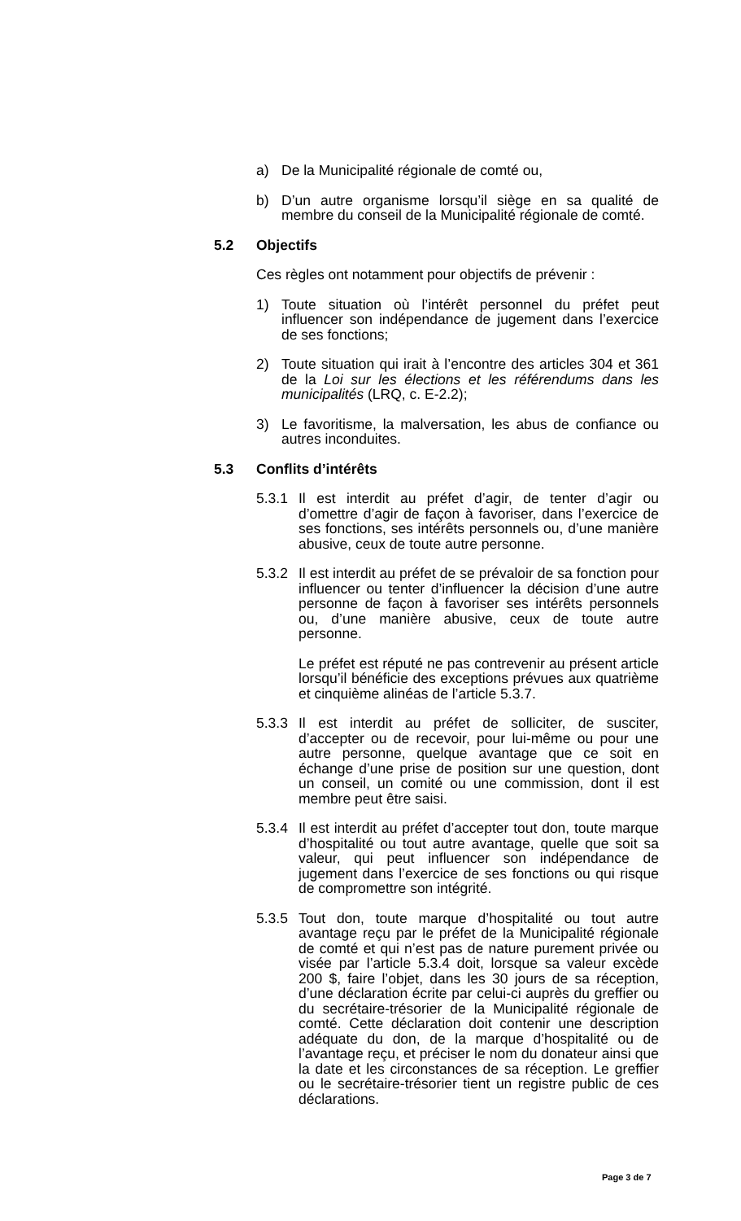a) De la Municipalité régionale de comté ou,
b) D’un autre organisme lorsqu’il siège en sa qualité de membre du conseil de la Municipalité régionale de comté.
5.2 Objectifs
Ces règles ont notamment pour objectifs de prévenir :
1) Toute situation où l’intérêt personnel du préfet peut influencer son indépendance de jugement dans l’exercice de ses fonctions;
2) Toute situation qui irait à l’encontre des articles 304 et 361 de la Loi sur les élections et les référendums dans les municipalités (LRQ, c. E-2.2);
3) Le favoritisme, la malversation, les abus de confiance ou autres inconduites.
5.3 Conflits d’intérêts
5.3.1 Il est interdit au préfet d’agir, de tenter d’agir ou d’omettre d’agir de façon à favoriser, dans l’exercice de ses fonctions, ses intérêts personnels ou, d’une manière abusive, ceux de toute autre personne.
5.3.2 Il est interdit au préfet de se prévaloir de sa fonction pour influencer ou tenter d’influencer la décision d’une autre personne de façon à favoriser ses intérêts personnels ou, d’une manière abusive, ceux de toute autre personne.
Le préfet est réputé ne pas contrevenir au présent article lorsqu’il bénéficie des exceptions prévues aux quatrième et cinquième alinéas de l’article 5.3.7.
5.3.3 Il est interdit au préfet de solliciter, de susciter, d’accepter ou de recevoir, pour lui-même ou pour une autre personne, quelque avantage que ce soit en échange d’une prise de position sur une question, dont un conseil, un comité ou une commission, dont il est membre peut être saisi.
5.3.4 Il est interdit au préfet d’accepter tout don, toute marque d’hospitalité ou tout autre avantage, quelle que soit sa valeur, qui peut influencer son indépendance de jugement dans l’exercice de ses fonctions ou qui risque de compromettre son intégrité.
5.3.5 Tout don, toute marque d’hospitalité ou tout autre avantage reçu par le préfet de la Municipalité régionale de comté et qui n’est pas de nature purement privée ou visée par l’article 5.3.4 doit, lorsque sa valeur excède 200 $, faire l’objet, dans les 30 jours de sa réception, d’une déclaration écrite par celui-ci auprès du greffier ou du secrétaire-trésorier de la Municipalité régionale de comté. Cette déclaration doit contenir une description adéquate du don, de la marque d’hospitalité ou de l’avantage reçu, et préciser le nom du donateur ainsi que la date et les circonstances de sa réception. Le greffier ou le secrétaire-trésorier tient un registre public de ces déclarations.
Page 3 de 7